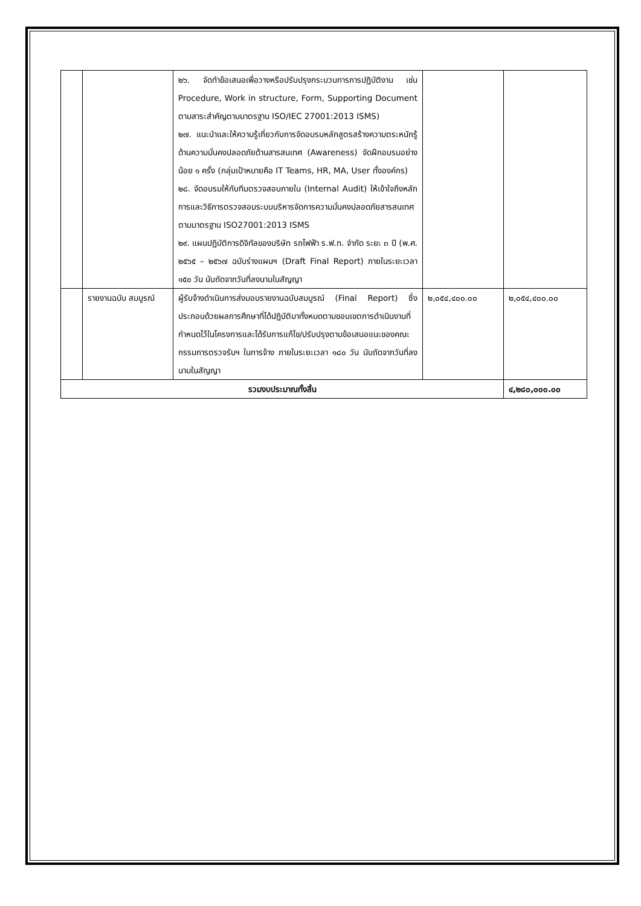| | | ๒๖. จัดทำข้อเสนอเพื่อวางหรือปรับปรุงกระบวนการการปฏิบัติงาน เช่น Procedure, Work in structure, Form, Supporting Document ตามสาระสำคัญตามมาตรฐาน ISO/IEC 27001:2013 ISMS) ๒๗. แนะนำและให้ความรู้เกี่ยวกับการจัดอบรมหลักสูตรสร้างความตระหนักรู้ด้านความมั่นคงปลอดภัยด้านสารสนเทศ (Awareness) จัดฝึกอบรมอย่างน้อย ๑ ครั้ง (กลุ่มเป้าหมายคือ IT Teams, HR, MA, User ทั้งองค์กร) ๒๘. จัดอบรมให้กับทีมตรวจสอบภายใน (Internal Audit) ให้เข้าใจถึงหลักการและวิธีการตรวจสอบระบบบริหารจัดการความมั่นคงปลอดภัยสารสนเทศตามมาตรฐาน ISO27001:2013 ISMS ๒๙. แผนปฏิบัติการดิจิทัลของบริษัท รถไฟฟ้า ร.ฟ.ท. จำกัด ระยะ ๓ ปี (พ.ศ. ๒๕๖๕ – ๒๕๖๗ ฉบับร่างแผนฯ (Draft Final Report) ภายในระยะเวลา ๑๕๐ วัน นับถัดจากวันที่ลงนามในสัญญา | | |
| | รายงานฉบับ สมบูรณ์ | ผู้รับจ้างดำเนินการส่งมอบรายงานฉบับสมบูรณ์ (Final Report) ซึ่งประกอบด้วยผลการศึกษาที่ได้ปฏิบัติมาทั้งหมดตามขอบเขตการดำเนินงานที่กำหนดไว้ในโครงการและได้รับการแก้ไข/ปรับปรุงตามข้อเสนอแนะของคณะกรรมการตรวจรับฯ ในการจ้าง ภายในระยะเวลา ๑๘๐ วัน นับถัดจากวันที่ลงนามในสัญญา | ๒,๐๕๔,๔๐๐.๐๐ | ๒,๐๕๔,๔๐๐.๐๐ |
| รวมงบประมาณทั้งสิ้น | | | | ๔,๒๘๐,๐๐๐.๐๐ |